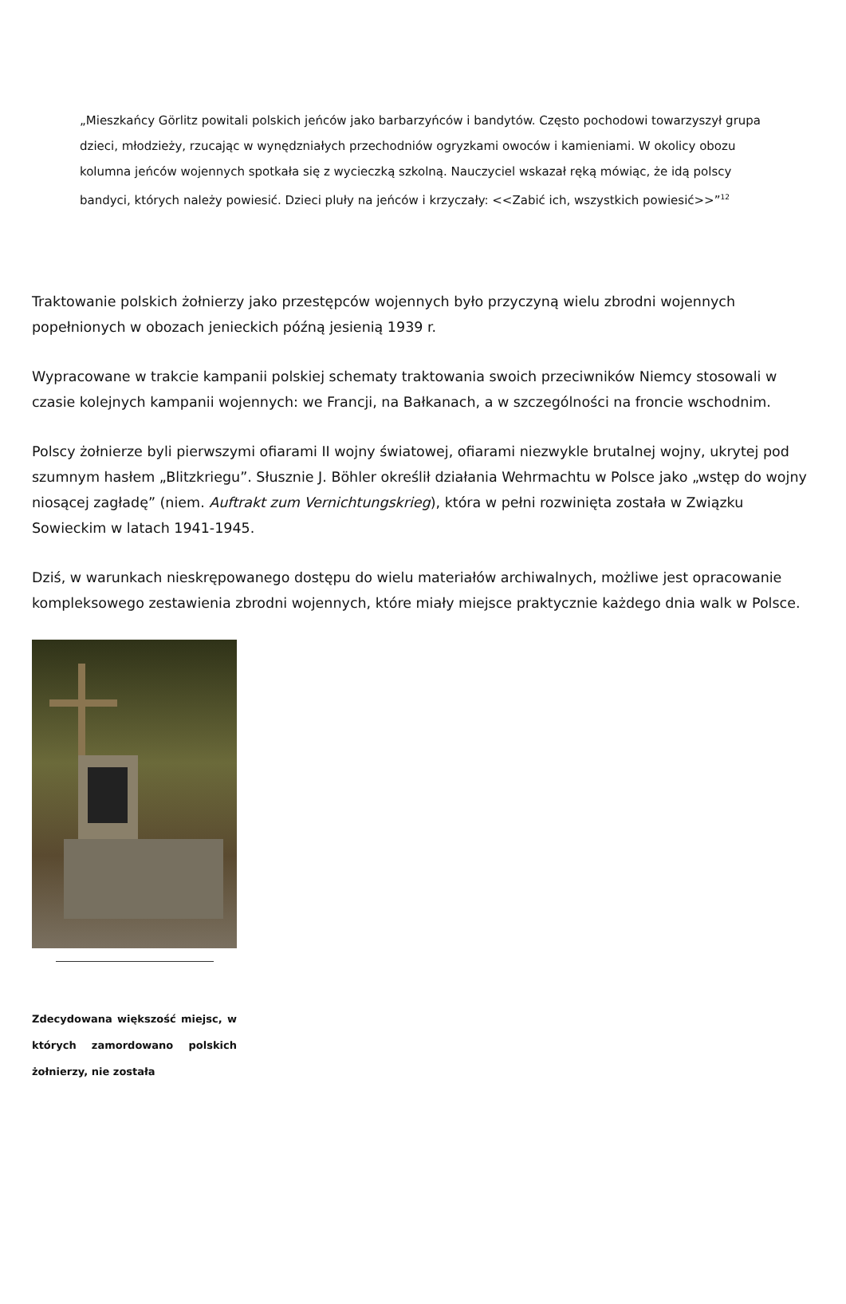„Mieszkańcy Görlitz powitali polskich jeńców jako barbarzyńców i bandytów. Często pochodowi towarzyszył grupa dzieci, młodzieży, rzucając w wynędzniałych przechodniów ogryzkami owoców i kamieniami. W okolicy obozu kolumna jeńców wojennych spotkała się z wycieczką szkolną. Nauczyciel wskazał ręką mówiąc, że idą polscy bandyci, których należy powiesić. Dzieci pluły na jeńców i krzyczały: <<Zabić ich, wszystkich powiesić>>”<sup>12</sup>
Traktowanie polskich żołnierzy jako przestępców wojennych było przyczyną wielu zbrodni wojennych popełnionych w obozach jenieckich późną jesienią 1939 r.
Wypracowane w trakcie kampanii polskiej schematy traktowania swoich przeciwników Niemcy stosowali w czasie kolejnych kampanii wojennych: we Francji, na Bałkanach, a w szczególności na froncie wschodnim.
Polscy żołnierze byli pierwszymi ofiarami II wojny światowej, ofiarami niezwykle brutalnej wojny, ukrytej pod szumnym hasłem „Blitzkriegu”. Słusznie J. Böhler określił działania Wehrmachtu w Polsce jako „wstęp do wojny niosącej zagładę” (niem. Auftrakt zum Vernichtungskrieg), która w pełni rozwinięta została w Związku Sowieckim w latach 1941-1945.
Dziś, w warunkach nieskrępowanego dostępu do wielu materiałów archiwalnych, możliwe jest opracowanie kompleksowego zestawienia zbrodni wojennych, które miały miejsce praktycznie każdego dnia walk w Polsce.
Zdecydowana większość miejsc, w których zamordowano polskich żołnierzy, nie została